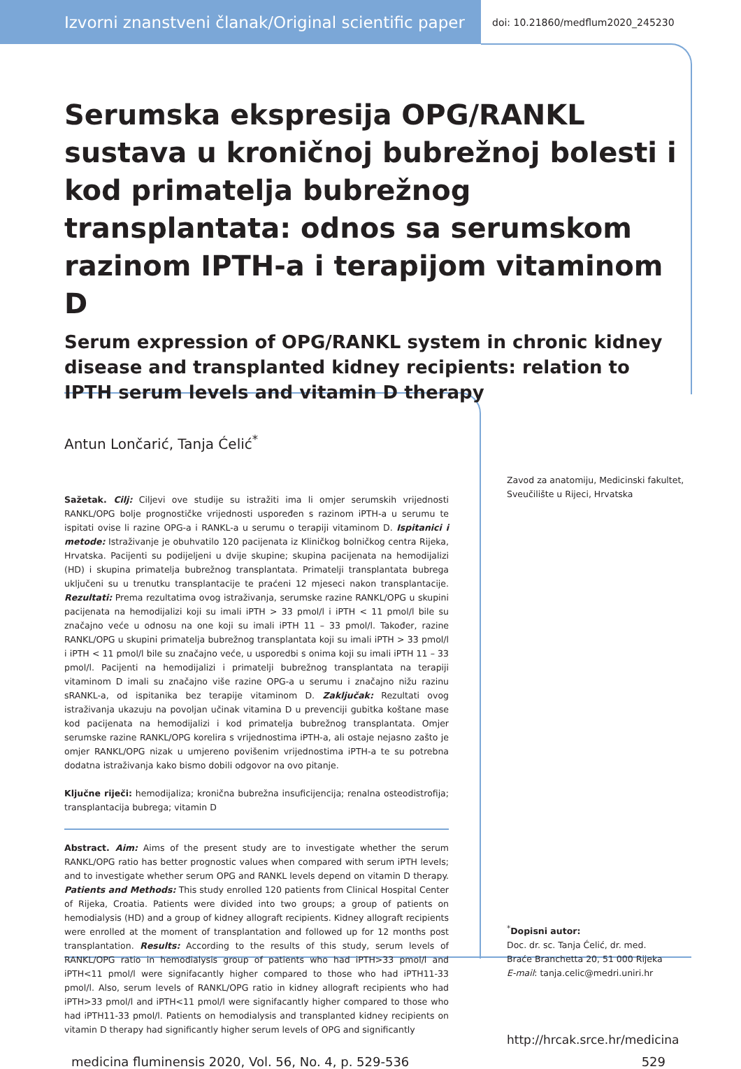Izvorni znanstveni članak/Original scientific paper
doi: 10.21860/medflum2020_245230
Serumska ekspresija OPG/RANKL sustava u kroničnoj bubrežnoj bolesti i kod primatelja bubrežnog transplantata: odnos sa serumskom razinom IPTH-a i terapijom vitaminom D
Serum expression of OPG/RANKL system in chronic kidney disease and transplanted kidney recipients: relation to IPTH serum levels and vitamin D therapy
Antun Lončarić, Tanja Ćelić<sup>*</sup>
Sažetak. Cilj: Ciljevi ove studije su istražiti ima li omjer serumskih vrijednosti RANKL/OPG bolje prognostičke vrijednosti uspoređen s razinom iPTH-a u serumu te ispitati ovise li razine OPG-a i RANKL-a u serumu o terapiji vitaminom D. Ispitanici i metode: Istraživanje je obuhvatilo 120 pacijenata iz Kliničkog bolničkog centra Rijeka, Hrvatska. Pacijenti su podijeljeni u dvije skupine; skupina pacijenata na hemodijalizi (HD) i skupina primatelja bubrežnog transplantata. Primatelji transplantata bubrega uključeni su u trenutku transplantacije te praćeni 12 mjeseci nakon transplantacije. Rezultati: Prema rezultatima ovog istraživanja, serumske razine RANKL/OPG u skupini pacijenata na hemodijalizi koji su imali iPTH > 33 pmol/l i iPTH < 11 pmol/l bile su značajno veće u odnosu na one koji su imali iPTH 11 – 33 pmol/l. Također, razine RANKL/OPG u skupini primatelja bubrežnog transplantata koji su imali iPTH > 33 pmol/l i iPTH < 11 pmol/l bile su značajno veće, u usporedbi s onima koji su imali iPTH 11 – 33 pmol/l. Pacijenti na hemodijalizi i primatelji bubrežnog transplantata na terapiji vitaminom D imali su značajno više razine OPG-a u serumu i značajno nižu razinu sRANKL-a, od ispitanika bez terapije vitaminom D. Zaključak: Rezultati ovog istraživanja ukazuju na povoljan učinak vitamina D u prevenciji gubitka koštane mase kod pacijenata na hemodijalizi i kod primatelja bubrežnog transplantata. Omjer serumske razine RANKL/OPG korelira s vrijednostima iPTH-a, ali ostaje nejasno zašto je omjer RANKL/OPG nizak u umjereno povišenim vrijednostima iPTH-a te su potrebna dodatna istraživanja kako bismo dobili odgovor na ovo pitanje.
Ključne riječi: hemodijaliza; kronična bubrežna insuficijencija; renalna osteodistrofija; transplantacija bubrega; vitamin D
Abstract. Aim: Aims of the present study are to investigate whether the serum RANKL/OPG ratio has better prognostic values when compared with serum iPTH levels; and to investigate whether serum OPG and RANKL levels depend on vitamin D therapy. Patients and Methods: This study enrolled 120 patients from Clinical Hospital Center of Rijeka, Croatia. Patients were divided into two groups; a group of patients on hemodialysis (HD) and a group of kidney allograft recipients. Kidney allograft recipients were enrolled at the moment of transplantation and followed up for 12 months post transplantation. Results: According to the results of this study, serum levels of RANKL/OPG ratio in hemodialysis group of patients who had iPTH>33 pmol/l and iPTH<11 pmol/l were signifacantly higher compared to those who had iPTH11-33 pmol/l. Also, serum levels of RANKL/OPG ratio in kidney allograft recipients who had iPTH>33 pmol/l and iPTH<11 pmol/l were signifacantly higher compared to those who had iPTH11-33 pmol/l. Patients on hemodialysis and transplanted kidney recipients on vitamin D therapy had significantly higher serum levels of OPG and significantly
Zavod za anatomiju, Medicinski fakultet, Sveučilište u Rijeci, Hrvatska
<sup>*</sup> Dopisni autor:
Doc. dr. sc. Tanja Ćelić, dr. med.
Braće Branchetta 20, 51 000 Rijeka
E-mail: tanja.celic@medri.uniri.hr
http://hrcak.srce.hr/medicina
medicina fluminensis 2020, Vol. 56, No. 4, p. 529-536 529